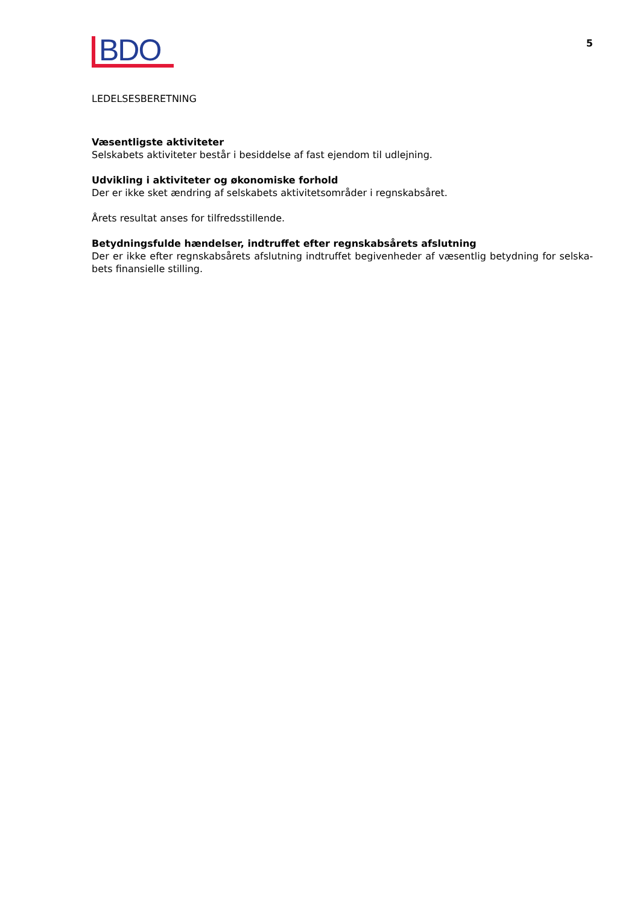BDO
5
LEDELSESBERETNING
Væsentligste aktiviteter
Selskabets aktiviteter består i besiddelse af fast ejendom til udlejning.
Udvikling i aktiviteter og økonomiske forhold
Der er ikke sket ændring af selskabets aktivitetsområder i regnskabsåret.
Årets resultat anses for tilfredsstillende.
Betydningsfulde hændelser, indtruffet efter regnskabsårets afslutning
Der er ikke efter regnskabsårets afslutning indtruffet begivenheder af væsentlig betydning for selska-bets finansielle stilling.